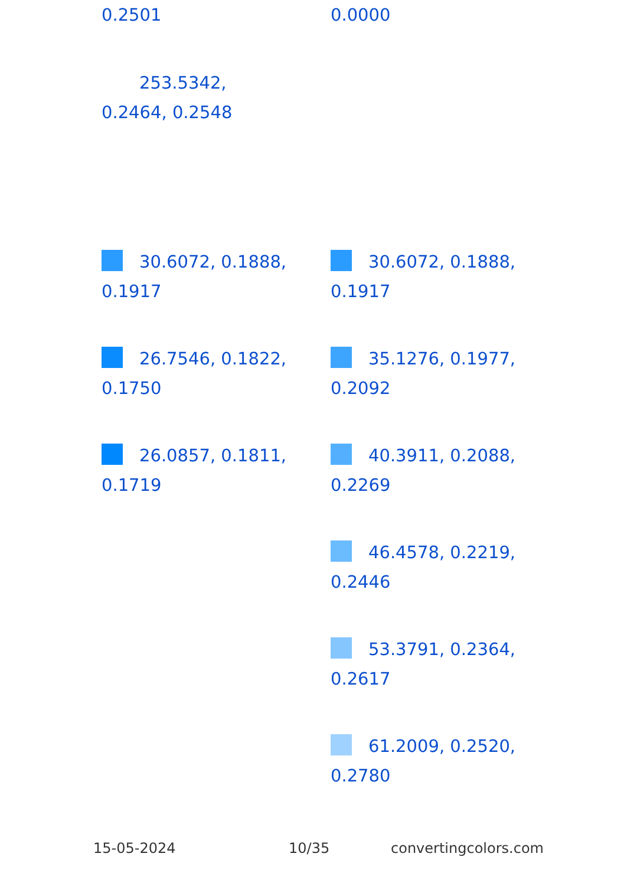0.2501 0.0000
253.5342, 0.2464, 0.2548
30.6072, 0.1888, 0.1917
30.6072, 0.1888, 0.1917
26.7546, 0.1822, 0.1750
35.1276, 0.1977, 0.2092
26.0857, 0.1811, 0.1719
40.3911, 0.2088, 0.2269
46.4578, 0.2219, 0.2446
53.3791, 0.2364, 0.2617
61.2009, 0.2520, 0.2780
15-05-2024 10/35 convertingcolors.com